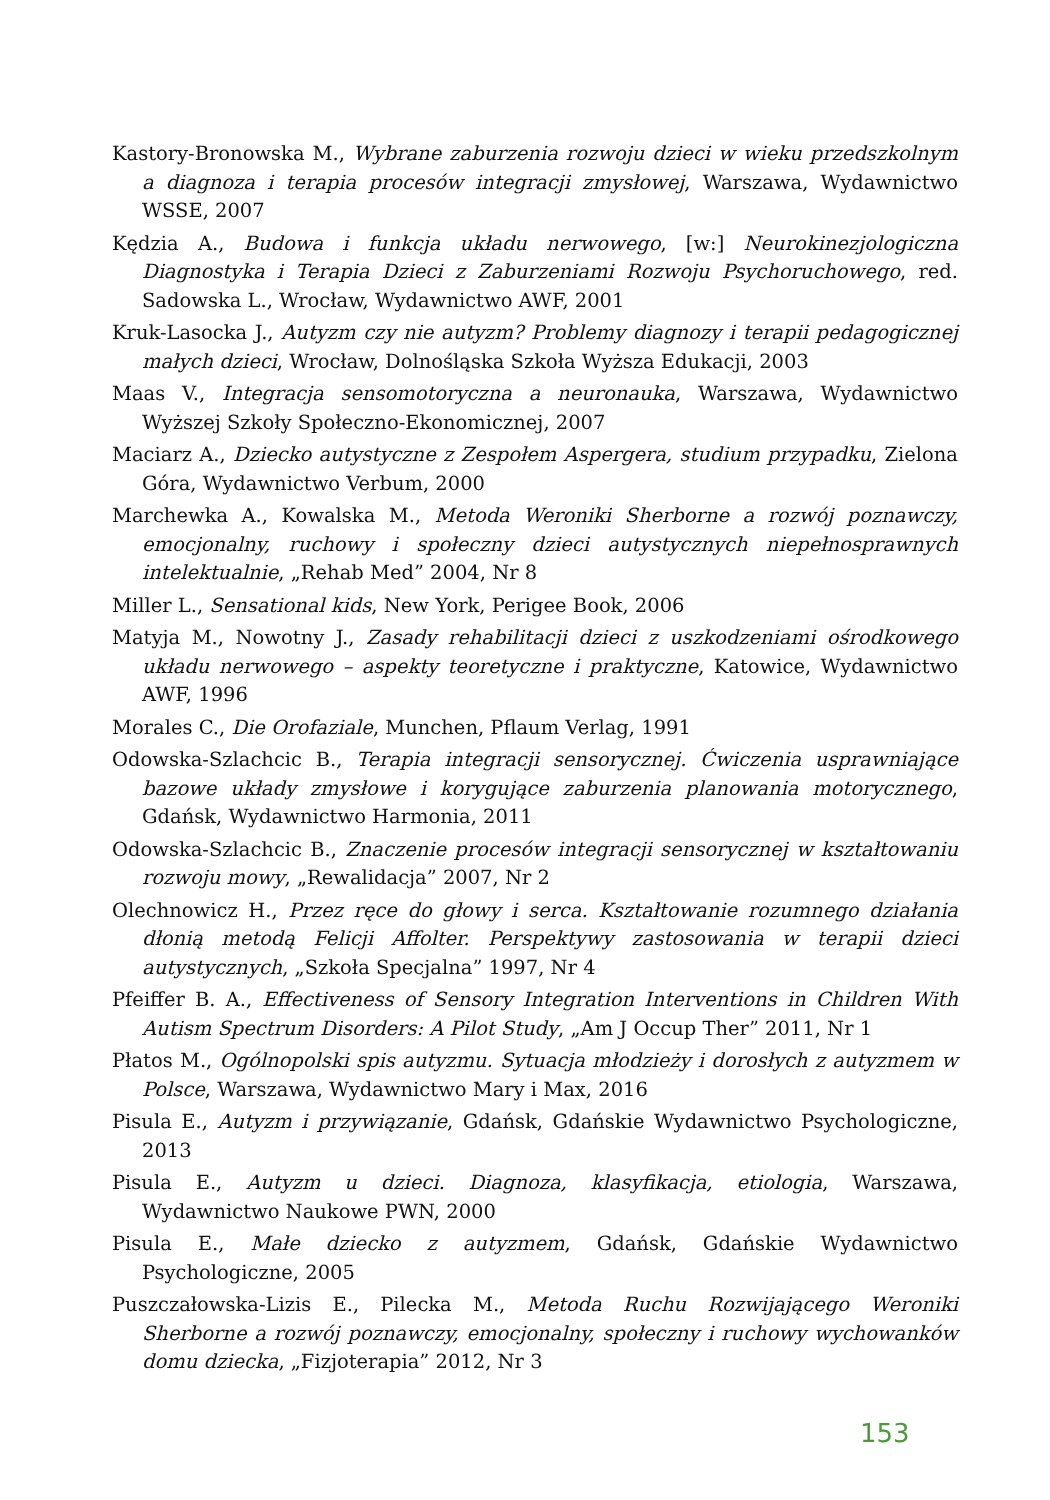Kastory-Bronowska M., Wybrane zaburzenia rozwoju dzieci w wieku przedszkolnym a diagnoza i terapia procesów integracji zmysłowej, Warszawa, Wydawnictwo WSSE, 2007
Kędzia A., Budowa i funkcja układu nerwowego, [w:] Neurokinezjologiczna Diagnostyka i Terapia Dzieci z Zaburzeniami Rozwoju Psychoruchowego, red. Sadowska L., Wrocław, Wydawnictwo AWF, 2001
Kruk-Lasocka J., Autyzm czy nie autyzm? Problemy diagnozy i terapii pedagogicznej małych dzieci, Wrocław, Dolnośląska Szkoła Wyższa Edukacji, 2003
Maas V., Integracja sensomotoryczna a neuronauka, Warszawa, Wydawnictwo Wyższej Szkoły Społeczno-Ekonomicznej, 2007
Maciarz A., Dziecko autystyczne z Zespołem Aspergera, studium przypadku, Zielona Góra, Wydawnictwo Verbum, 2000
Marchewka A., Kowalska M., Metoda Weroniki Sherborne a rozwój poznawczy, emocjonalny, ruchowy i społeczny dzieci autystycznych niepełnosprawnych intelektualnie, „Rehab Med” 2004, Nr 8
Miller L., Sensational kids, New York, Perigee Book, 2006
Matyja M., Nowotny J., Zasady rehabilitacji dzieci z uszkodzeniami ośrodkowego układu nerwowego – aspekty teoretyczne i praktyczne, Katowice, Wydawnictwo AWF, 1996
Morales C., Die Orofaziale, Munchen, Pflaum Verlag, 1991
Odowska-Szlachcic B., Terapia integracji sensorycznej. Ćwiczenia usprawniające bazowe układy zmysłowe i korygujące zaburzenia planowania motorycznego, Gdańsk, Wydawnictwo Harmonia, 2011
Odowska-Szlachcic B., Znaczenie procesów integracji sensorycznej w kształtowaniu rozwoju mowy, „Rewalidacja” 2007, Nr 2
Olechnowicz H., Przez ręce do głowy i serca. Kształtowanie rozumnego działania dłonią metodą Felicji Affolter. Perspektywy zastosowania w terapii dzieci autystycznych, „Szkoła Specjalna” 1997, Nr 4
Pfeiffer B. A., Effectiveness of Sensory Integration Interventions in Children With Autism Spectrum Disorders: A Pilot Study, „Am J Occup Ther” 2011, Nr 1
Płatos M., Ogólnopolski spis autyzmu. Sytuacja młodzieży i dorosłych z autyzmem w Polsce, Warszawa, Wydawnictwo Mary i Max, 2016
Pisula E., Autyzm i przywiązanie, Gdańsk, Gdańskie Wydawnictwo Psychologiczne, 2013
Pisula E., Autyzm u dzieci. Diagnoza, klasyfikacja, etiologia, Warszawa, Wydawnictwo Naukowe PWN, 2000
Pisula E., Małe dziecko z autyzmem, Gdańsk, Gdańskie Wydawnictwo Psychologiczne, 2005
Puszczałowska-Lizis E., Pilecka M., Metoda Ruchu Rozwijającego Weroniki Sherborne a rozwój poznawczy, emocjonalny, społeczny i ruchowy wychowanków domu dziecka, „Fizjoterapia” 2012, Nr 3
153